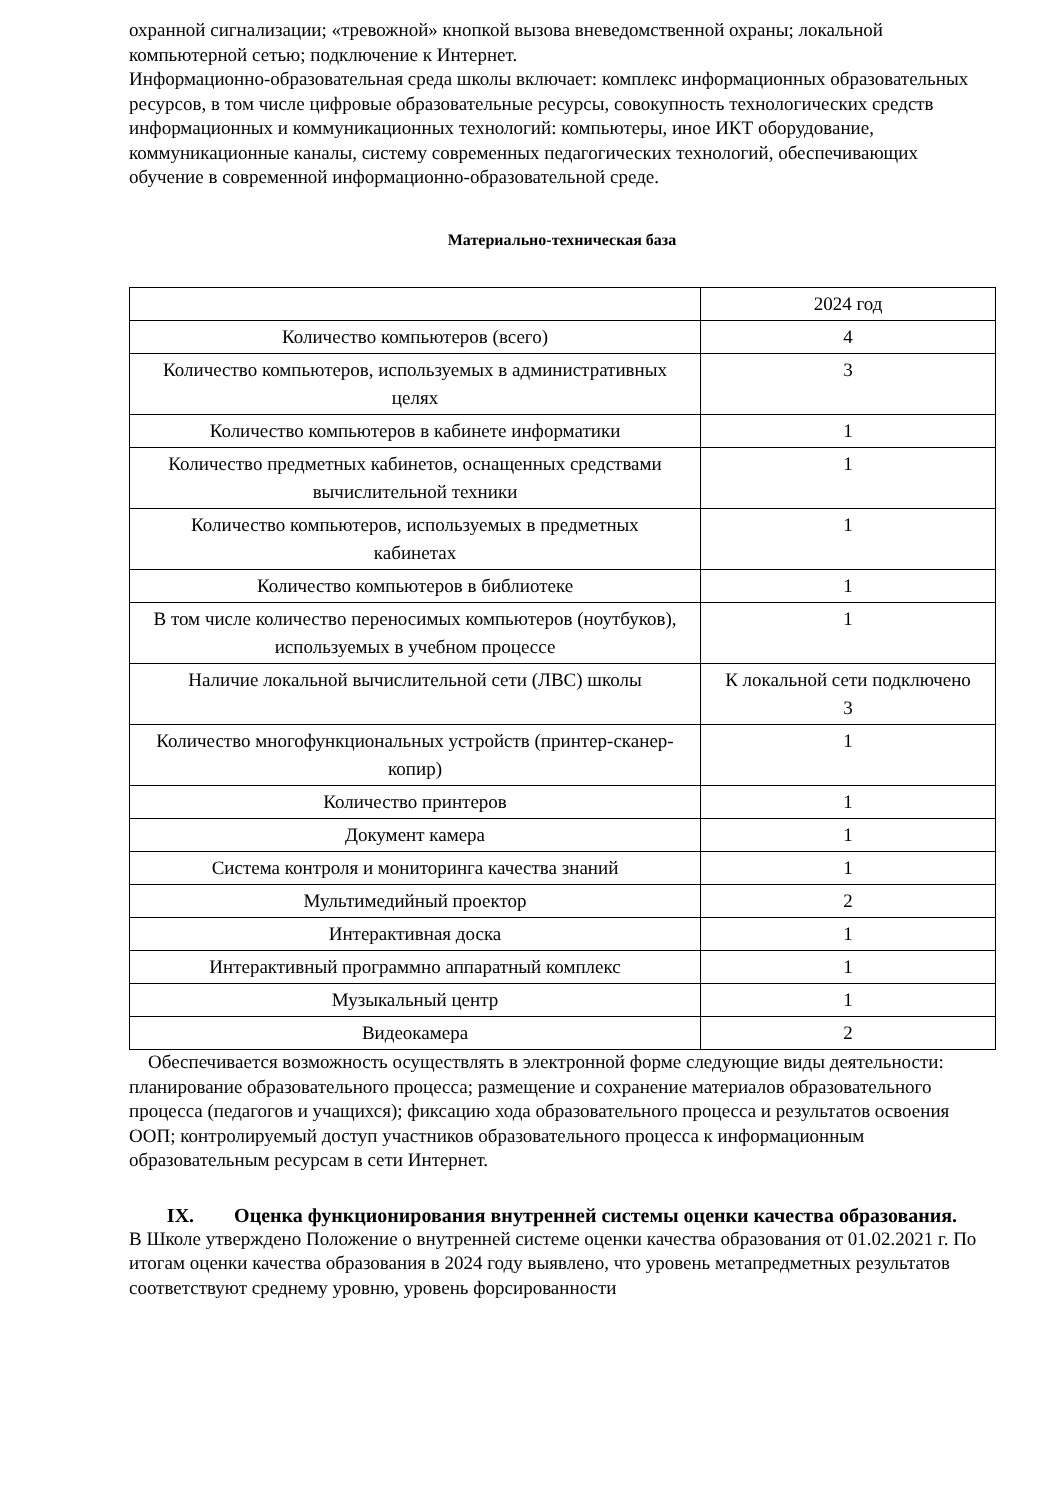охранной сигнализации; «тревожной» кнопкой вызова вневедомственной охраны; локальной компьютерной сетью; подключение к Интернет.
Информационно-образовательная среда школы включает: комплекс информационных образовательных ресурсов, в том числе цифровые образовательные ресурсы, совокупность технологических средств информационных и коммуникационных технологий: компьютеры, иное ИКТ оборудование, коммуникационные каналы, систему современных педагогических технологий, обеспечивающих обучение в современной информационно-образовательной среде.
Материально-техническая база
| | 2024 год |
| Количество компьютеров (всего) | 4 |
| Количество компьютеров, используемых в административных целях | 3 |
| Количество компьютеров в кабинете информатики | 1 |
| Количество предметных кабинетов, оснащенных средствами вычислительной техники | 1 |
| Количество компьютеров, используемых в предметных кабинетах | 1 |
| Количество компьютеров в библиотеке | 1 |
| В том числе количество переносимых компьютеров (ноутбуков), используемых в учебном процессе | 1 |
| Наличие локальной вычислительной сети (ЛВС) школы | К локальной сети подключено 3 |
| Количество многофункциональных устройств (принтер-сканер-копир) | 1 |
| Количество принтеров | 1 |
| Документ камера | 1 |
| Система контроля и мониторинга качества знаний | 1 |
| Мультимедийный проектор | 2 |
| Интерактивная доска | 1 |
| Интерактивный программно аппаратный комплекс | 1 |
| Музыкальный центр | 1 |
| Видеокамера | 2 |
Обеспечивается возможность осуществлять в электронной форме следующие виды деятельности: планирование образовательного процесса; размещение и сохранение материалов образовательного процесса (педагогов и учащихся); фиксацию хода образовательного процесса и результатов освоения ООП; контролируемый доступ участников образовательного процесса к информационным образовательным ресурсам в сети Интернет.
IX. Оценка функционирования внутренней системы оценки качества образования.
В Школе утверждено Положение о внутренней системе оценки качества образования от 01.02.2021 г. По итогам оценки качества образования в 2024 году выявлено, что уровень метапредметных результатов соответствуют среднему уровню, уровень форсированности